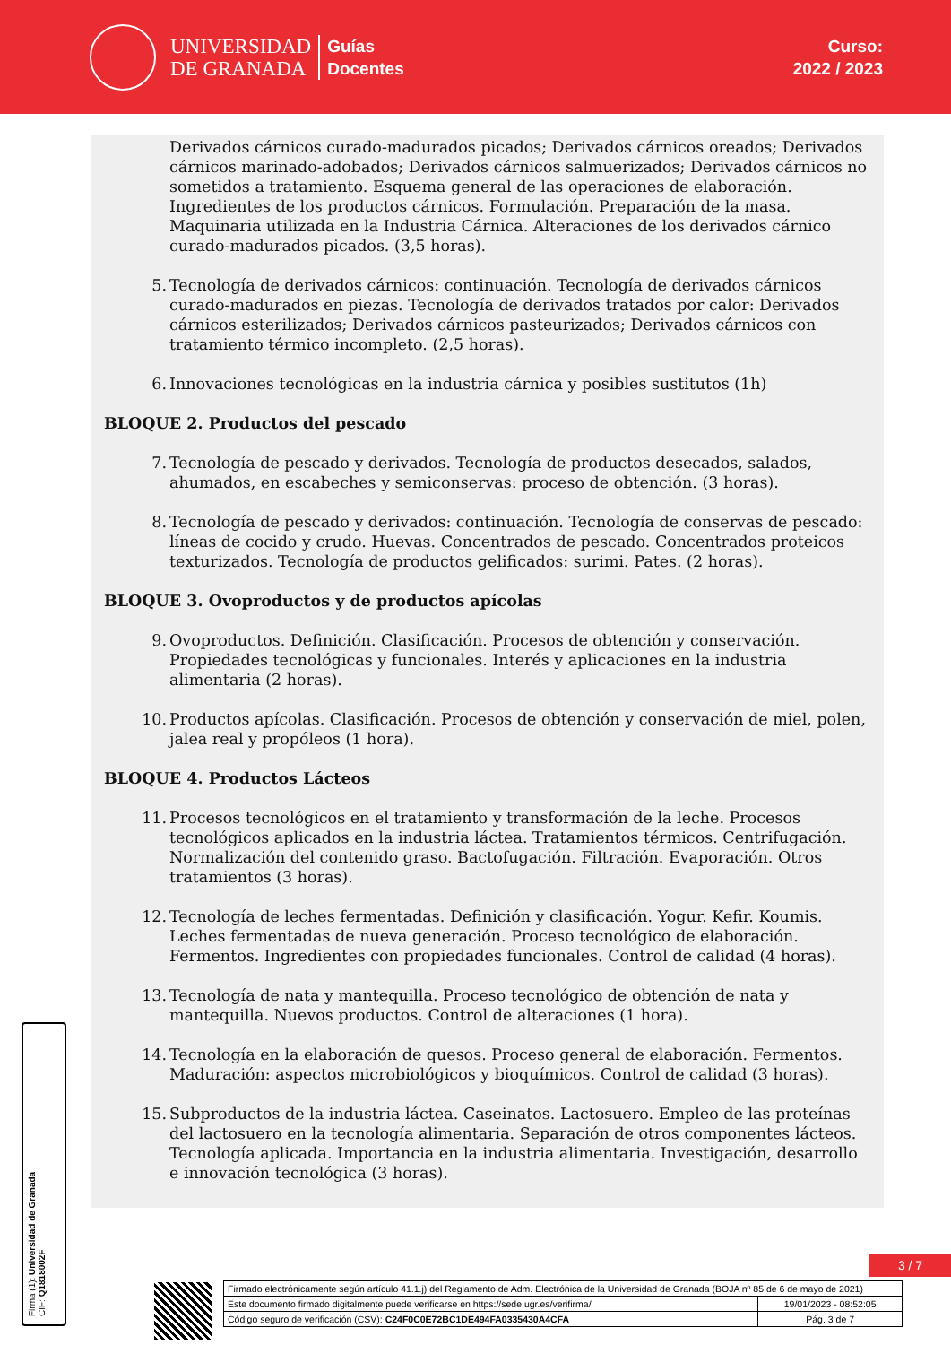UNIVERSIDAD
DE GRANADA
Guías
Docentes
Curso:
2022 / 2023
Derivados cárnicos curado-madurados picados; Derivados cárnicos oreados; Derivados cárnicos marinado-adobados; Derivados cárnicos salmuerizados; Derivados cárnicos no sometidos a tratamiento. Esquema general de las operaciones de elaboración. Ingredientes de los productos cárnicos. Formulación. Preparación de la masa. Maquinaria utilizada en la Industria Cárnica. Alteraciones de los derivados cárnico curado-madurados picados. (3,5 horas).
5. Tecnología de derivados cárnicos: continuación. Tecnología de derivados cárnicos curado-madurados en piezas. Tecnología de derivados tratados por calor: Derivados cárnicos esterilizados; Derivados cárnicos pasteurizados; Derivados cárnicos con tratamiento térmico incompleto. (2,5 horas).
6. Innovaciones tecnológicas en la industria cárnica y posibles sustitutos (1h)
BLOQUE 2. Productos del pescado
7. Tecnología de pescado y derivados. Tecnología de productos desecados, salados, ahumados, en escabeches y semiconservas: proceso de obtención. (3 horas).
8. Tecnología de pescado y derivados: continuación. Tecnología de conservas de pescado: líneas de cocido y crudo. Huevas. Concentrados de pescado. Concentrados proteicos texturizados. Tecnología de productos gelificados: surimi. Pates. (2 horas).
BLOQUE 3. Ovoproductos y de productos apícolas
9. Ovoproductos. Definición. Clasificación. Procesos de obtención y conservación. Propiedades tecnológicas y funcionales. Interés y aplicaciones en la industria alimentaria (2 horas).
10. Productos apícolas. Clasificación. Procesos de obtención y conservación de miel, polen, jalea real y propóleos (1 hora).
BLOQUE 4. Productos Lácteos
11. Procesos tecnológicos en el tratamiento y transformación de la leche. Procesos tecnológicos aplicados en la industria láctea. Tratamientos térmicos. Centrifugación. Normalización del contenido graso. Bactofugación. Filtración. Evaporación. Otros tratamientos (3 horas).
12. Tecnología de leches fermentadas. Definición y clasificación. Yogur. Kefir. Koumis. Leches fermentadas de nueva generación. Proceso tecnológico de elaboración. Fermentos. Ingredientes con propiedades funcionales. Control de calidad (4 horas).
13. Tecnología de nata y mantequilla. Proceso tecnológico de obtención de nata y mantequilla. Nuevos productos. Control de alteraciones (1 hora).
14. Tecnología en la elaboración de quesos. Proceso general de elaboración. Fermentos. Maduración: aspectos microbiológicos y bioquímicos. Control de calidad (3 horas).
15. Subproductos de la industria láctea. Caseinatos. Lactosuero. Empleo de las proteínas del lactosuero en la tecnología alimentaria. Separación de otros componentes lácteos. Tecnología aplicada. Importancia en la industria alimentaria. Investigación, desarrollo e innovación tecnológica (3 horas).
Firma (1): Universidad de Granada
CIF: Q1818002F
3 / 7
| Firmado electrónicamente según artículo 41.1.j) del Reglamento de Adm. Electrónica de la Universidad de Granada (BOJA nº 85 de 6 de mayo de 2021) | |
| Este documento firmado digitalmente puede verificarse en https://sede.ugr.es/verifirma/ | 19/01/2023 - 08:52:05 |
| Código seguro de verificación (CSV): C24F0C0E72BC1DE494FA0335430A4CFA | Pág. 3 de 7 |